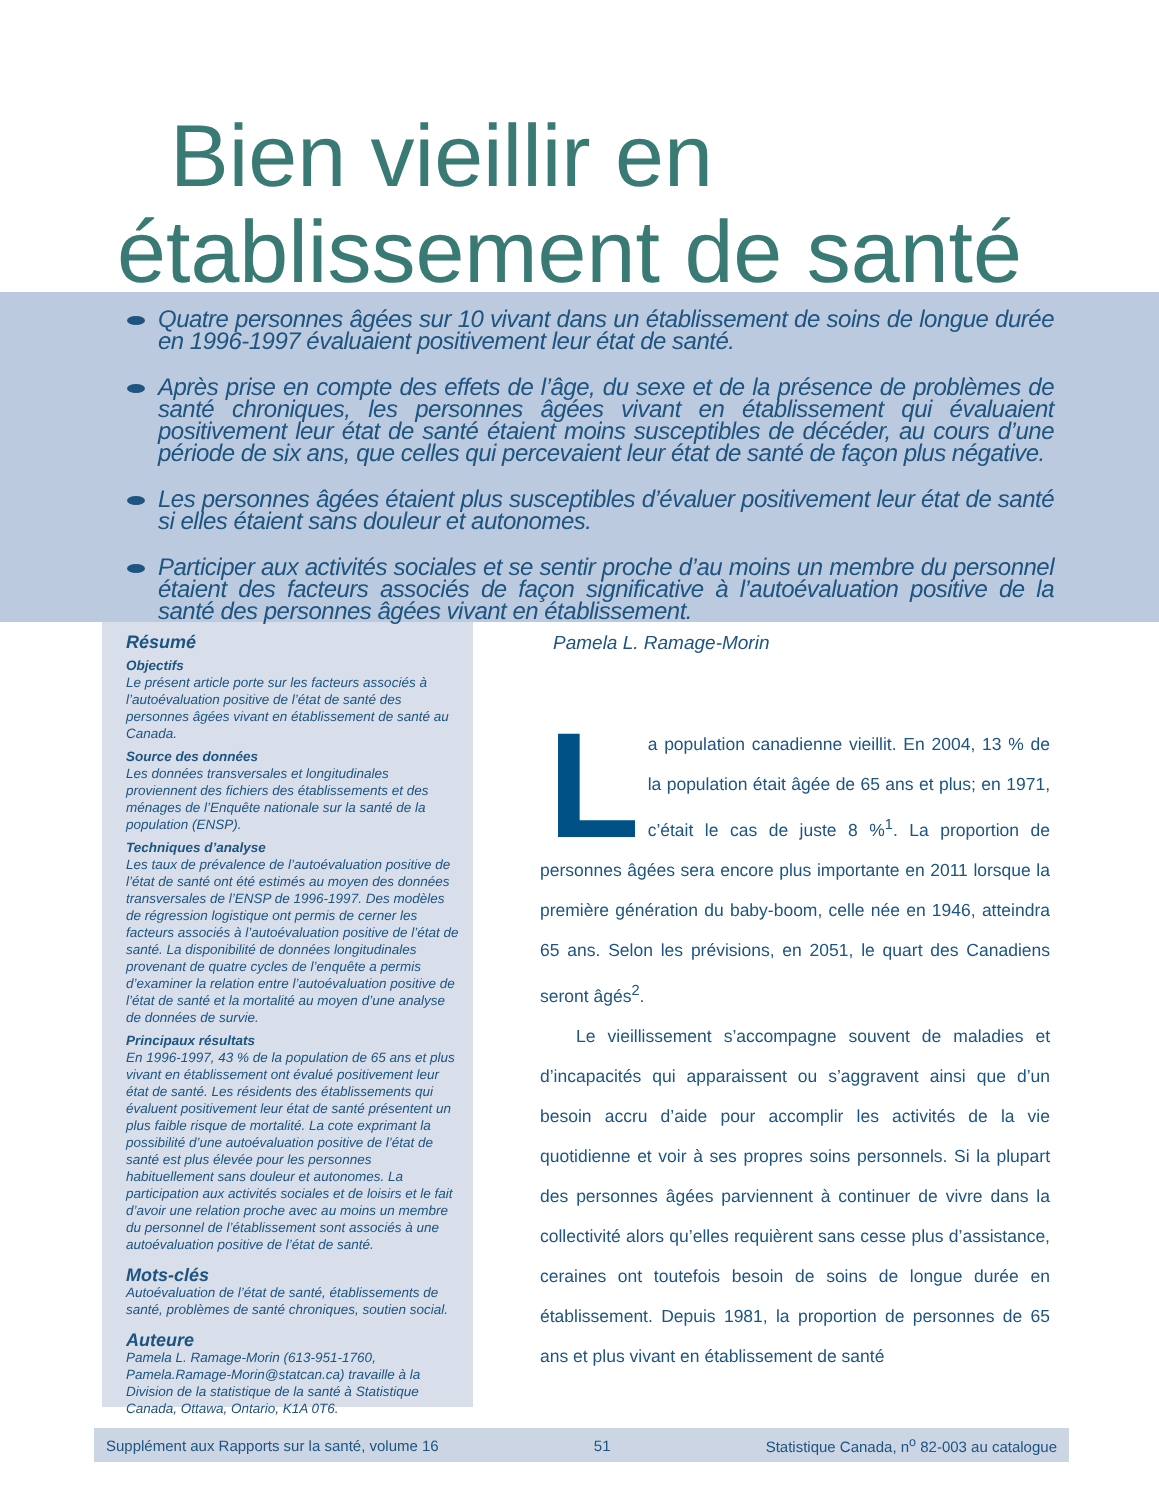Bien vieillir en
établissement de santé
Quatre personnes âgées sur 10 vivant dans un établissement de soins de longue durée en 1996-1997 évaluaient positivement leur état de santé.
Après prise en compte des effets de l’âge, du sexe et de la présence de problèmes de santé chroniques, les personnes âgées vivant en établissement qui évaluaient positivement leur état de santé étaient moins susceptibles de décéder, au cours d’une période de six ans, que celles qui percevaient leur état de santé de façon plus négative.
Les personnes âgées étaient plus susceptibles d’évaluer positivement leur état de santé si elles étaient sans douleur et autonomes.
Participer aux activités sociales et se sentir proche d’au moins un membre du personnel étaient des facteurs associés de façon significative à l’autoévaluation positive de la santé des personnes âgées vivant en établissement.
Résumé
Objectifs
Le présent article porte sur les facteurs associés à l’autoévaluation positive de l’état de santé des personnes âgées vivant en établissement de santé au Canada.
Source des données
Les données transversales et longitudinales proviennent des fichiers des établissements et des ménages de l’Enquête nationale sur la santé de la population (ENSP).
Techniques d’analyse
Les taux de prévalence de l’autoévaluation positive de l’état de santé ont été estimés au moyen des données transversales de l’ENSP de 1996-1997. Des modèles de régression logistique ont permis de cerner les facteurs associés à l’autoévaluation positive de l’état de santé. La disponibilité de données longitudinales provenant de quatre cycles de l’enquête a permis d’examiner la relation entre l’autoévaluation positive de l’état de santé et la mortalité au moyen d’une analyse de données de survie.
Principaux résultats
En 1996-1997, 43 % de la population de 65 ans et plus vivant en établissement ont évalué positivement leur état de santé. Les résidents des établissements qui évaluent positivement leur état de santé présentent un plus faible risque de mortalité. La cote exprimant la possibilité d’une autoévaluation positive de l’état de santé est plus élevée pour les personnes habituellement sans douleur et autonomes. La participation aux activités sociales et de loisirs et le fait d’avoir une relation proche avec au moins un membre du personnel de l’établissement sont associés à une autoévaluation positive de l’état de santé.
Mots-clés
Autoévaluation de l’état de santé, établissements de santé, problèmes de santé chroniques, soutien social.
Auteure
Pamela L. Ramage-Morin (613-951-1760, Pamela.Ramage-Morin@statcan.ca) travaille à la Division de la statistique de la santé à Statistique Canada, Ottawa, Ontario, K1A 0T6.
Pamela L. Ramage-Morin
La population canadienne vieillit. En 2004, 13 % de la population était âgée de 65 ans et plus; en 1971, c’était le cas de juste 8 %<sup>1</sup>. La proportion de personnes âgées sera encore plus importante en 2011 lorsque la première génération du baby-boom, celle née en 1946, atteindra 65 ans. Selon les prévisions, en 2051, le quart des Canadiens seront âgés<sup>2</sup>.
Le vieillissement s’accompagne souvent de maladies et d’incapacités qui apparaissent ou s’aggravent ainsi que d’un besoin accru d’aide pour accomplir les activités de la vie quotidienne et voir à ses propres soins personnels. Si la plupart des personnes âgées parviennent à continuer de vivre dans la collectivité alors qu’elles requièrent sans cesse plus d’assistance, ceraines ont toutefois besoin de soins de longue durée en établissement. Depuis 1981, la proportion de personnes de 65 ans et plus vivant en établissement de santé
Supplément aux Rapports sur la santé, volume 16 51 Statistique Canada, n<sup>o</sup> 82-003 au catalogue